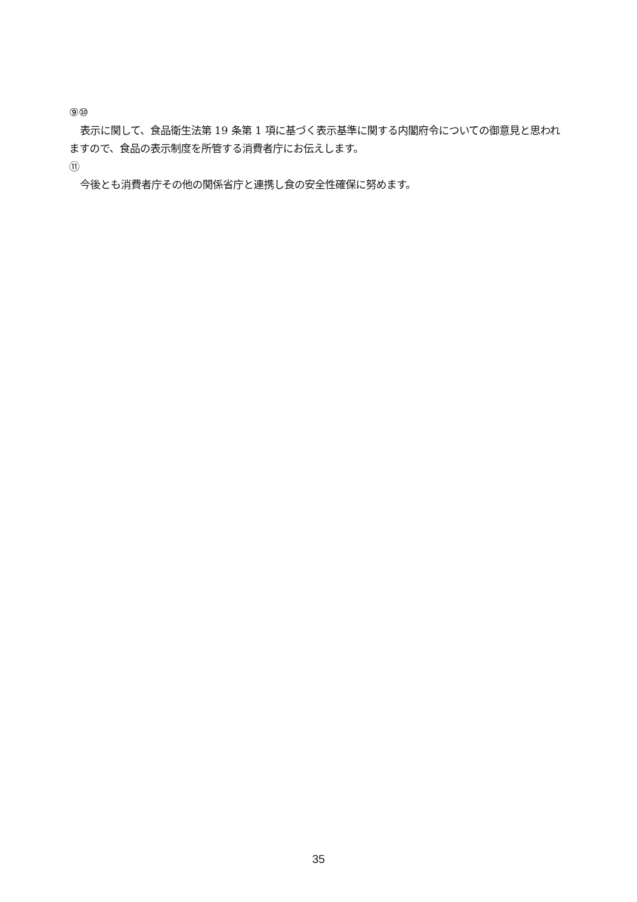⑨⑩
表示に関して、食品衛生法第 19 条第 1 項に基づく表示基準に関する内閣府令についての御意見と思われますので、食品の表示制度を所管する消費者庁にお伝えします。
⑪
今後とも消費者庁その他の関係省庁と連携し食の安全性確保に努めます。
35